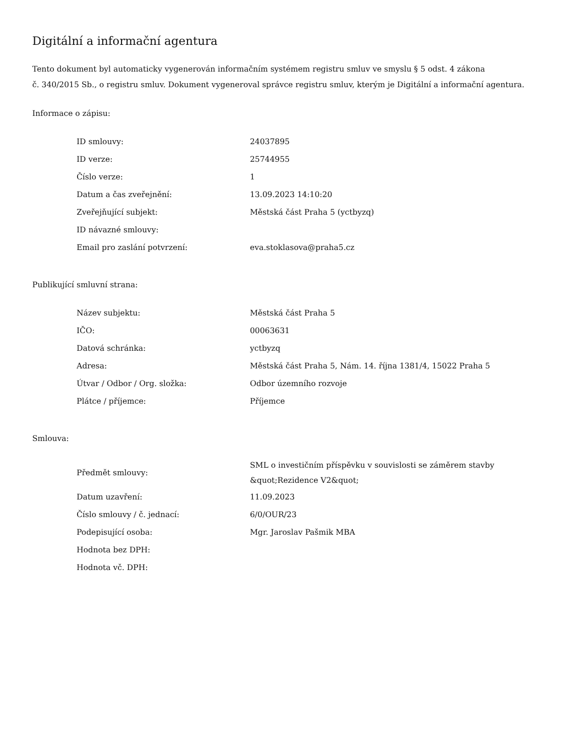Digitální a informační agentura
Tento dokument byl automaticky vygenerován informačním systémem registru smluv ve smyslu § 5 odst. 4 zákona
č. 340/2015 Sb., o registru smluv. Dokument vygeneroval správce registru smluv, kterým je Digitální a informační agentura.
Informace o zápisu:
| ID smlouvy: | 24037895 |
| ID verze: | 25744955 |
| Číslo verze: | 1 |
| Datum a čas zveřejnění: | 13.09.2023 14:10:20 |
| Zveřejňující subjekt: | Městská část Praha 5 (yctbyzq) |
| ID návazné smlouvy: | |
| Email pro zaslání potvrzení: | eva.stoklasova@praha5.cz |
Publikující smluvní strana:
| Název subjektu: | Městská část Praha 5 |
| IČO: | 00063631 |
| Datová schránka: | yctbyzq |
| Adresa: | Městská část Praha 5, Nám. 14. října 1381/4, 15022 Praha 5 |
| Útvar / Odbor / Org. složka: | Odbor územního rozvoje |
| Plátce / příjemce: | Příjemce |
Smlouva:
| Předmět smlouvy: | SML o investičním příspěvku v souvislosti se záměrem stavby &quot;Rezidence V2&quot; |
| Datum uzavření: | 11.09.2023 |
| Číslo smlouvy / č. jednací: | 6/0/OUR/23 |
| Podepisující osoba: | Mgr. Jaroslav Pašmik MBA |
| Hodnota bez DPH: | |
| Hodnota vč. DPH: | |